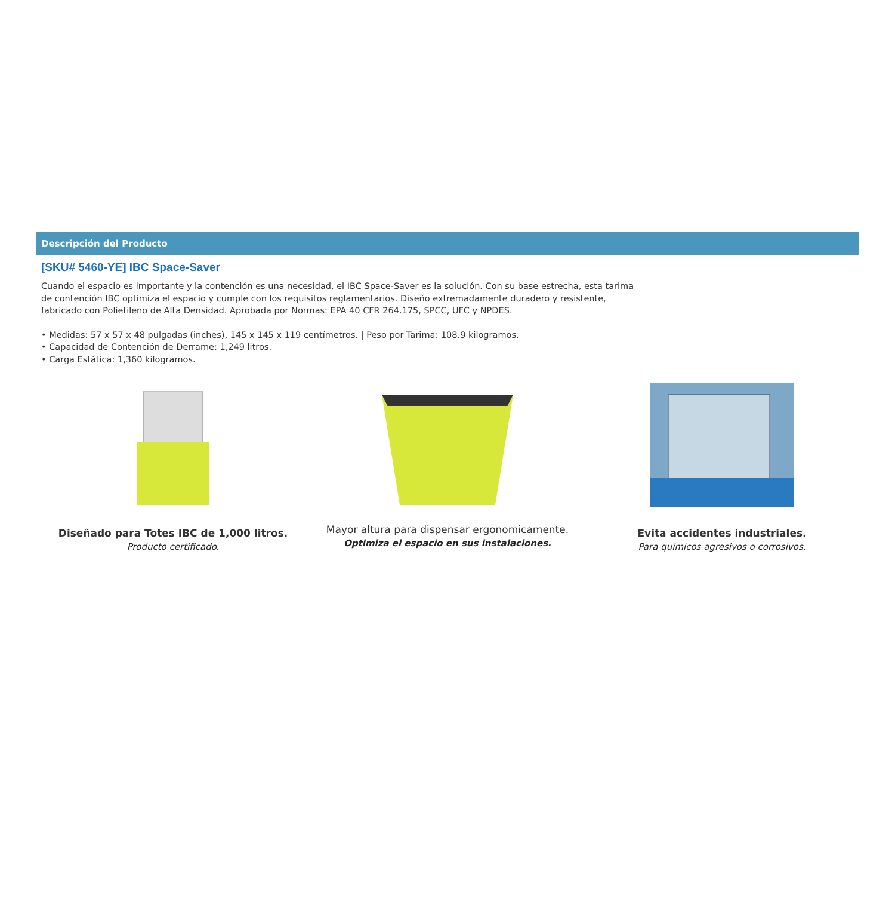Descripción del Producto
[SKU# 5460-YE] IBC Space-Saver
Cuando el espacio es importante y la contención es una necesidad, el IBC Space-Saver es la solución. Con su base estrecha, esta tarima de contención IBC optimiza el espacio y cumple con los requisitos reglamentarios. Diseño extremadamente duradero y resistente, fabricado con Polietileno de Alta Densidad. Aprobada por Normas: EPA 40 CFR 264.175, SPCC, UFC y NPDES.
• Medidas: 57 x 57 x 48 pulgadas (inches), 145 x 145 x 119 centímetros. | Peso por Tarima: 108.9 kilogramos.
• Capacidad de Contención de Derrame: 1,249 litros.
• Carga Estática: 1,360 kilogramos.
Diseñado para Totes IBC de 1,000 litros.
Producto certificado.
Mayor altura para dispensar ergonomicamente.
Optimiza el espacio en sus instalaciones.
Evita accidentes industriales.
Para químicos agresivos o corrosivos.